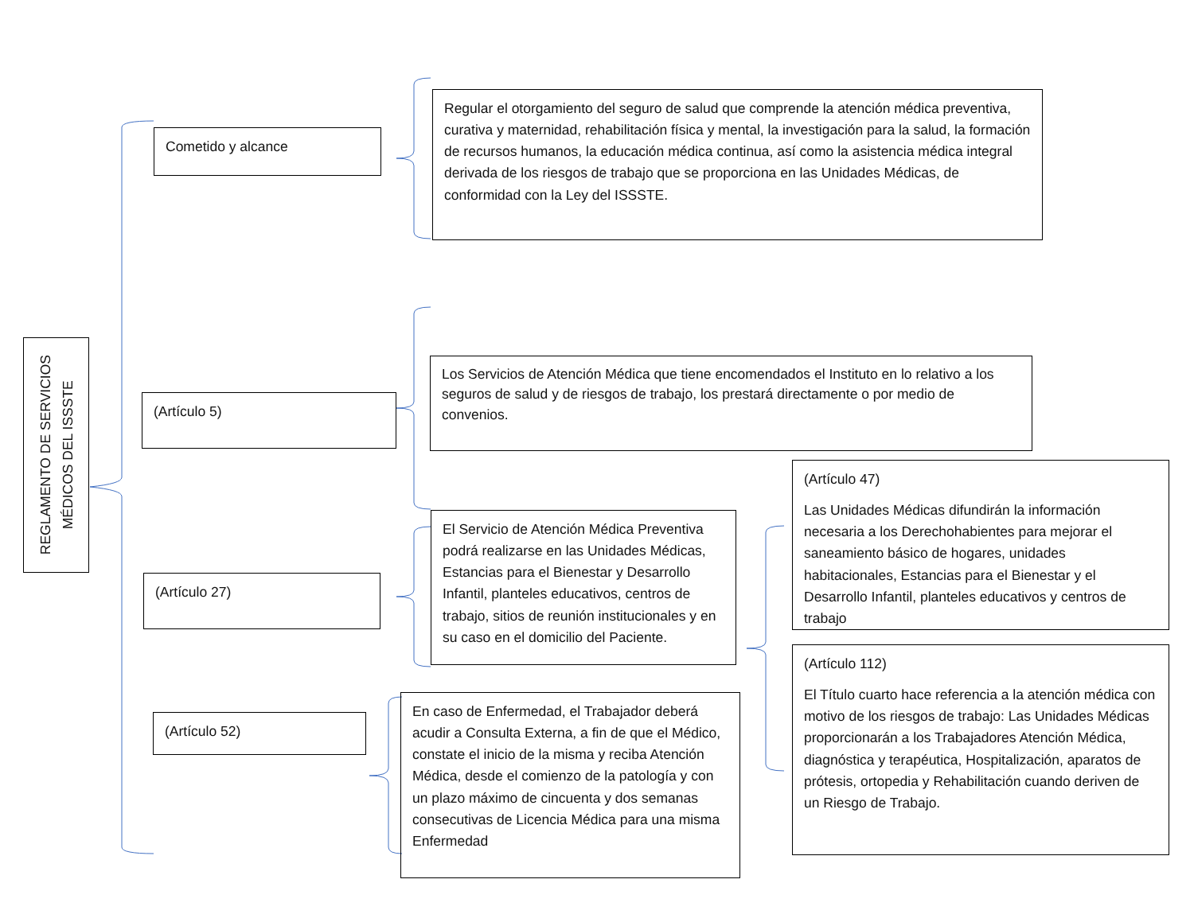REGLAMENTO DE SERVICIOS
MÉDICOS DEL ISSSTE
Cometido y alcance
Regular el otorgamiento del seguro de salud que comprende la atención médica preventiva, curativa y maternidad, rehabilitación física y mental, la investigación para la salud, la formación de recursos humanos, la educación médica continua, así como la asistencia médica integral derivada de los riesgos de trabajo que se proporciona en las Unidades Médicas, de conformidad con la Ley del ISSSTE.
(Artículo 5)
Los Servicios de Atención Médica que tiene encomendados el Instituto en lo relativo a los seguros de salud y de riesgos de trabajo, los prestará directamente o por medio de convenios.
(Artículo 27)
El Servicio de Atención Médica Preventiva podrá realizarse en las Unidades Médicas, Estancias para el Bienestar y Desarrollo Infantil, planteles educativos, centros de trabajo, sitios de reunión institucionales y en su caso en el domicilio del Paciente.
(Artículo 47)
Las Unidades Médicas difundirán la información necesaria a los Derechohabientes para mejorar el saneamiento básico de hogares, unidades habitacionales, Estancias para el Bienestar y el Desarrollo Infantil, planteles educativos y centros de trabajo
(Artículo 52)
En caso de Enfermedad, el Trabajador deberá acudir a Consulta Externa, a fin de que el Médico, constate el inicio de la misma y reciba Atención Médica, desde el comienzo de la patología y con un plazo máximo de cincuenta y dos semanas consecutivas de Licencia Médica para una misma Enfermedad
(Artículo 112)
El Título cuarto hace referencia a la atención médica con motivo de los riesgos de trabajo: Las Unidades Médicas proporcionarán a los Trabajadores Atención Médica, diagnóstica y terapéutica, Hospitalización, aparatos de prótesis, ortopedia y Rehabilitación cuando deriven de un Riesgo de Trabajo.